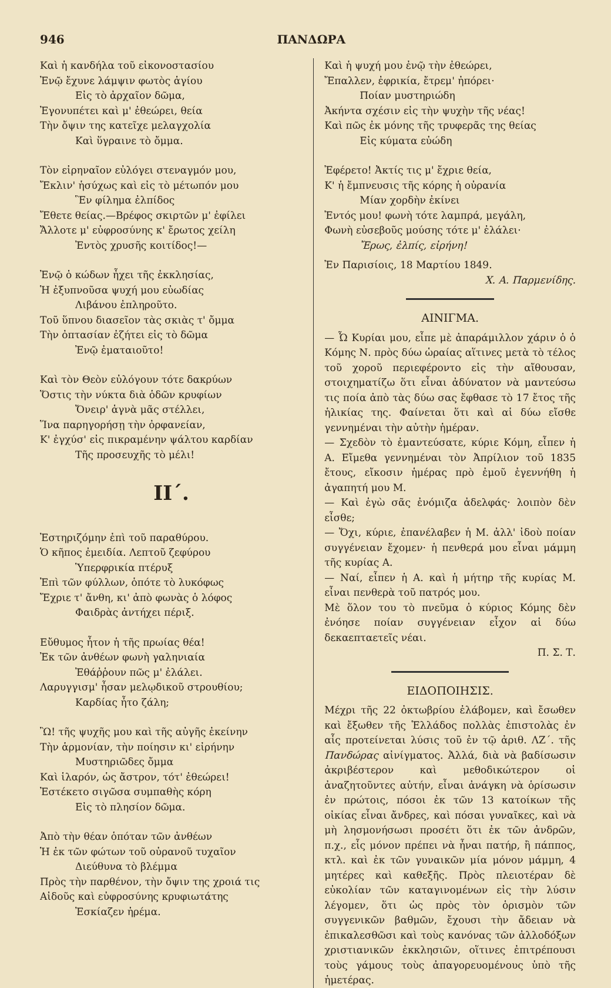946 ΠΑΝΔΩΡΑ
Καὶ ἡ κανδήλα τοῦ εἰκονοστασίου
Ἐνῷ ἔχυνε λάμψιν φωτὸς ἁγίου
Εἰς τὸ ἀρχαῖον δῶμα,
Ἐγονυπέτει καὶ μ' ἐθεώρει, θεία
Τὴν ὄψιν της κατεῖχε μελαγχολία
Καὶ ὕγραινε τὸ ὄμμα.
Τὸν εἰρηναῖον εὐλόγει στεναγμόν μου,
Ἔκλιν' ἡσύχως καὶ εἰς τὸ μέτωπόν μου
Ἓν φίλημα ἐλπίδος
Ἔθετε θείας.—Βρέφος σκιρτῶν μ' ἐφίλει
Ἄλλοτε μ' εὐφροσύνης κ' ἔρωτος χείλη
Ἐντὸς χρυσῆς κοιτίδος!—
Ἐνῷ ὁ κώδων ἦχει τῆς ἐκκλησίας,
Ἡ ἐξυπνοῦσα ψυχή μου εὐωδίας
Λιβάνου ἐπληροῦτο.
Τοῦ ὕπνου διασεῖον τὰς σκιὰς τ' ὄμμα
Τὴν ὀπτασίαν ἐζήτει εἰς τὸ δῶμα
Ἐνῷ ἐματαιοῦτο!
Καὶ τὸν Θεὸν εὐλόγουν τότε δακρύων
Ὅστις τὴν νύκτα διὰ ὁδῶν κρυφίων
Ὄνειρ' ἁγνὰ μᾶς στέλλει,
Ἵνα παρηγορήσῃ τὴν ὀρφανείαν,
Κ' ἐγχύσ' εἰς πικραμένην ψάλτου καρδίαν
Τῆς προσευχῆς τὸ μέλι!
ΙΙ΄.
Ἐστηριζόμην ἐπὶ τοῦ παραθύρου.
Ὁ κῆπος ἐμειδία. Λεπτοῦ ζεφύρου
Ὑπερφρικία πτέρυξ
Ἐπὶ τῶν φύλλων, ὁπότε τὸ λυκόφως
Ἔχριε τ' ἄνθη, κι' ἀπὸ φωνὰς ὁ λόφος
Φαιδρὰς ἀντήχει πέριξ.
Εὔθυμος ἦτον ἡ τῆς πρωίας θέα!
Ἐκ τῶν ἀνθέων φωνὴ γαληνιαία
Ἐθάῤῥουν πῶς μ' ἐλάλει.
Λαρυγγισμ' ἦσαν μελῳδικοῦ στρουθίου;
Καρδίας ἦτο ζάλη;
Ὢ! τῆς ψυχῆς μου καὶ τῆς αὐγῆς ἐκείνην
Τὴν ἁρμονίαν, τὴν ποίησιν κι' εἰρήνην
Μυστηριῶδες ὄμμα
Καὶ ἱλαρόν, ὡς ἄστρον, τότ' ἐθεώρει!
Ἐστέκετο σιγῶσα συμπαθὴς κόρη
Εἰς τὸ πλησίον δῶμα.
Ἀπὸ τὴν θέαν ὁπόταν τῶν ἀνθέων
Ἡ ἐκ τῶν φώτων τοῦ οὐρανοῦ τυχαῖον
Διεύθυνα τὸ βλέμμα
Πρὸς τὴν παρθένον, τὴν ὄψιν της χροιά τις
Αἰδοῦς καὶ εὐφροσύνης κρυφιωτάτης
Ἐσκίαζεν ἠρέμα.
Καὶ ἡ ψυχή μου ἐνῷ τὴν ἐθεώρει,
Ἔπαλλεν, ἐφρικία, ἔτρεμ' ἠπόρει·
Ποίαν μυστηριώδη
Ἀκήντα σχέσιν εἰς τὴν ψυχὴν τῆς νέας!
Καὶ πῶς ἐκ μόνης τῆς τρυφερᾶς της θείας
Εἰς κύματα εὐώδη
Ἐφέρετο! Ἀκτίς τις μ' ἔχριε θεία,
Κ' ἡ ἔμπνευσις τῆς κόρης ἡ οὐρανία
Μίαν χορδὴν ἐκίνει
Ἐντός μου! φωνὴ τότε λαμπρά, μεγάλη,
Φωνὴ εὐσεβοῦς μούσης τότε μ' ἐλάλει·
Ἔρως, ἐλπίς, εἰρήνη!
Ἐν Παρισίοις, 18 Μαρτίου 1849.
Χ. Α. Παρμενίδης.
ΑΙΝΙΓΜΑ.
— Ὦ Κυρίαι μου, εἶπε μὲ ἀπαράμιλλον χάριν ὁ ὁ Κόμης Ν. πρὸς δύω ὡραίας αἵτινες μετὰ τὸ τέλος τοῦ χοροῦ περιεφέροντο εἰς τὴν αἴθουσαν, στοιχηματίζω ὅτι εἶναι ἀδύνατον νὰ μαντεύσω τις ποία ἀπὸ τὰς δύω σας ἔφθασε τὸ 17 ἔτος τῆς ἡλικίας της. Φαίνεται ὅτι καὶ αἱ δύω εἴσθε γεννημέναι τὴν αὐτὴν ἡμέραν.
— Σχεδὸν τὸ ἐμαντεύσατε, κύριε Κόμη, εἶπεν ἡ Α. Εἴμεθα γεννημέναι τὸν Ἀπρίλιον τοῦ 1835 ἔτους, εἴκοσιν ἡμέρας πρὸ ἐμοῦ ἐγεννήθη ἡ ἀγαπητή μου Μ.
— Καὶ ἐγὼ σᾶς ἐνόμιζα ἀδελφάς· λοιπὸν δὲν εἶσθε;
— Ὄχι, κύριε, ἐπανέλαβεν ἡ Μ. ἀλλ' ἰδοὺ ποίαν συγγένειαν ἔχομεν· ἡ πενθερά μου εἶναι μάμμη τῆς κυρίας Α.
— Ναί, εἶπεν ἡ Α. καὶ ἡ μήτηρ τῆς κυρίας Μ. εἶναι πενθερὰ τοῦ πατρός μου.
Μὲ ὅλον του τὸ πνεῦμα ὁ κύριος Κόμης δὲν ἐνόησε ποίαν συγγένειαν εἶχον αἱ δύω δεκαεπταετεῖς νέαι.
Π. Σ. Τ.
ΕΙΔΟΠΟΙΗΣΙΣ.
Μέχρι τῆς 22 ὀκτωβρίου ἐλάβομεν, καὶ ἔσωθεν καὶ ἔξωθεν τῆς Ἑλλάδος πολλὰς ἐπιστολὰς ἐν αἷς προτείνεται λύσις τοῦ ἐν τῷ ἀριθ. ΛΖ΄. τῆς Πανδώρας αἰνίγματος. Ἀλλά, διὰ νὰ βαδίσωσιν ἀκριβέστερον καὶ μεθοδικώτερον οἱ ἀναζητοῦντες αὐτήν, εἶναι ἀνάγκη νὰ ὁρίσωσιν ἐν πρώτοις, πόσοι ἐκ τῶν 13 κατοίκων τῆς οἰκίας εἶναι ἄνδρες, καὶ πόσαι γυναῖκες, καὶ νὰ μὴ λησμονήσωσι προσέτι ὅτι ἐκ τῶν ἀνδρῶν, π.χ., εἷς μόνον πρέπει νὰ ἦναι πατήρ, ἢ πάππος, κτλ. καὶ ἐκ τῶν γυναικῶν μία μόνον μάμμη, 4 μητέρες καὶ καθεξῆς. Πρὸς πλειοτέραν δὲ εὐκολίαν τῶν καταγινομένων εἰς τὴν λύσιν λέγομεν, ὅτι ὡς πρὸς τὸν ὁρισμὸν τῶν συγγενικῶν βαθμῶν, ἔχουσι τὴν ἄδειαν νὰ ἐπικαλεσθῶσι καὶ τοὺς κανόνας τῶν ἀλλοδόξων χριστιανικῶν ἐκκλησιῶν, οἵτινες ἐπιτρέπουσι τοὺς γάμους τοὺς ἀπαγορευομένους ὑπὸ τῆς ἡμετέρας.